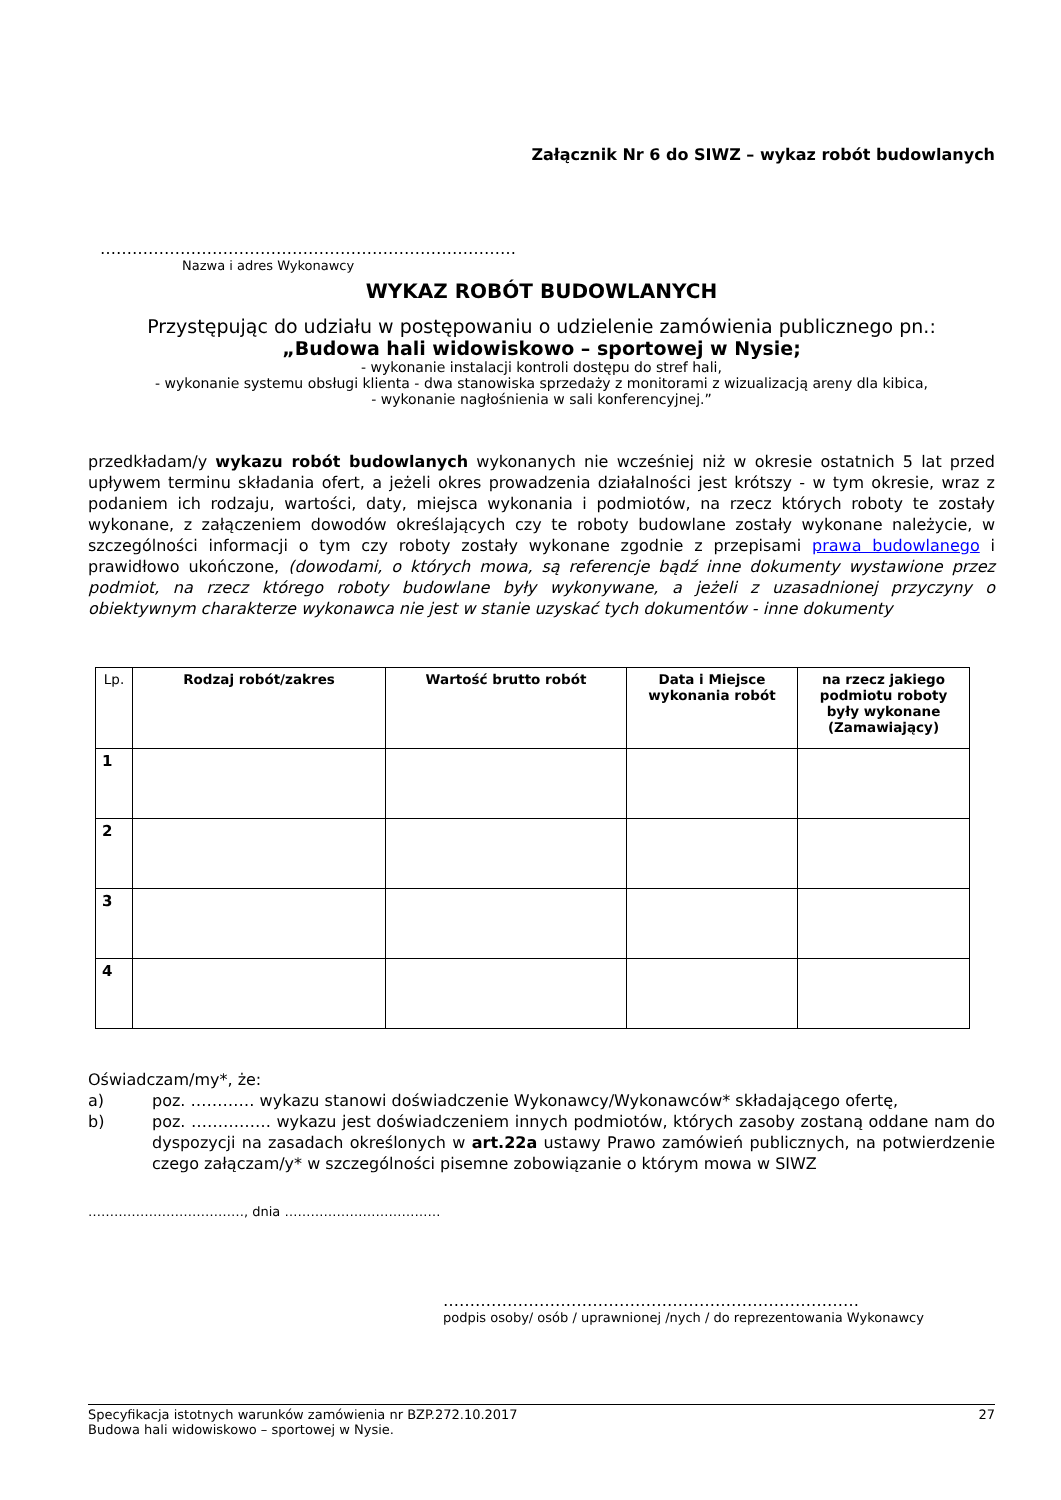Załącznik Nr 6 do SIWZ – wykaz robót budowlanych
……………………………………………………………………
Nazwa i adres Wykonawcy
WYKAZ ROBÓT BUDOWLANYCH
Przystępując do udziału w postępowaniu o udzielenie zamówienia publicznego pn.:
„Budowa hali widowiskowo – sportowej w Nysie;
- wykonanie instalacji kontroli dostępu do stref hali,
- wykonanie systemu obsługi klienta - dwa stanowiska sprzedaży z monitorami z wizualizacją areny dla kibica,
- wykonanie nagłośnienia w sali konferencyjnej.”
przedkładam/y wykazu robót budowlanych wykonanych nie wcześniej niż w okresie ostatnich 5 lat przed upływem terminu składania ofert, a jeżeli okres prowadzenia działalności jest krótszy - w tym okresie, wraz z podaniem ich rodzaju, wartości, daty, miejsca wykonania i podmiotów, na rzecz których roboty te zostały wykonane, z załączeniem dowodów określających czy te roboty budowlane zostały wykonane należycie, w szczególności informacji o tym czy roboty zostały wykonane zgodnie z przepisami prawa budowlanego i prawidłowo ukończone, (dowodami, o których mowa, są referencje bądź inne dokumenty wystawione przez podmiot, na rzecz którego roboty budowlane były wykonywane, a jeżeli z uzasadnionej przyczyny o obiektywnym charakterze wykonawca nie jest w stanie uzyskać tych dokumentów - inne dokumenty
| Lp. | Rodzaj robót/zakres | Wartość brutto robót | Data i Miejsce wykonania robót | na rzecz jakiego podmiotu roboty były wykonane (Zamawiający) |
| --- | --- | --- | --- | --- |
| 1 | | | | |
| 2 | | | | |
| 3 | | | | |
| 4 | | | | |
Oświadczam/my*, że:
a) poz. ………… wykazu stanowi doświadczenie Wykonawcy/Wykonawców* składającego ofertę,
b) poz. …………… wykazu jest doświadczeniem innych podmiotów, których zasoby zostaną oddane nam do dyspozycji na zasadach określonych w art.22a ustawy Prawo zamówień publicznych, na potwierdzenie czego załączam/y* w szczególności pisemne zobowiązanie o którym mowa w SIWZ
………………………………, dnia ………………………………
……………………………………………………………………
podpis osoby/ osób / uprawnionej /nych / do reprezentowania Wykonawcy
Specyfikacja istotnych warunków zamówienia nr BZP.272.10.2017 27
Budowa hali widowiskowo – sportowej w Nysie.